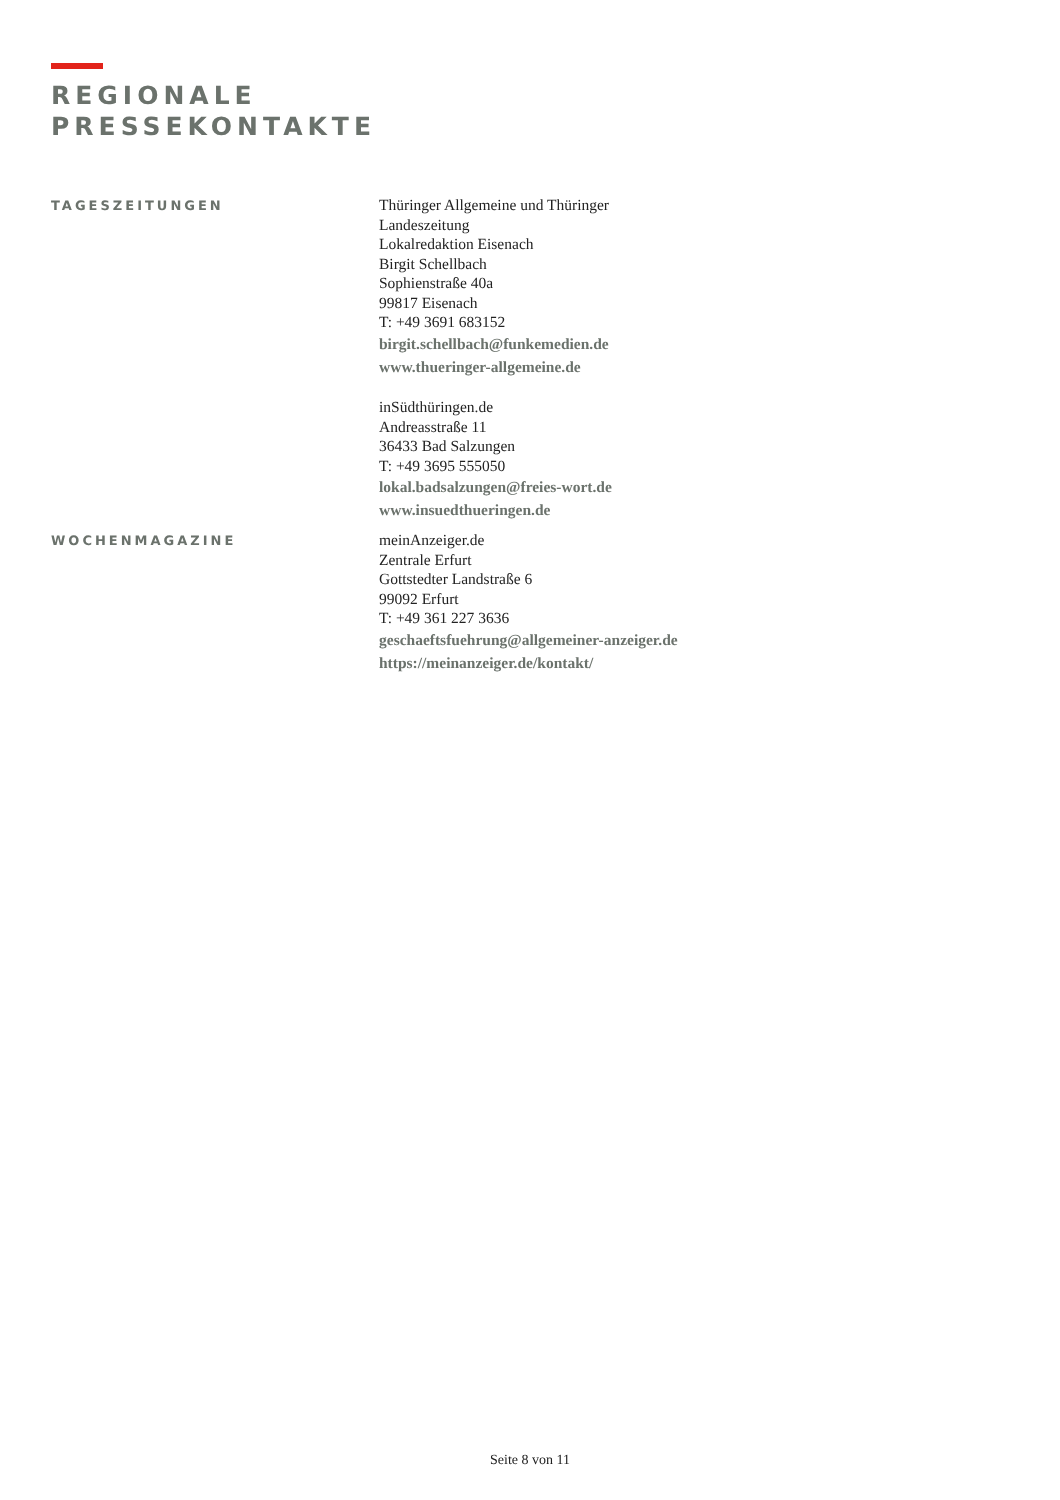REGIONALE
PRESSEKONTAKTE
TAGESZEITUNGEN
Thüringer Allgemeine und Thüringer
Landeszeitung
Lokalredaktion Eisenach
Birgit Schellbach
Sophienstraße 40a
99817 Eisenach
T: +49 3691 683152
birgit.schellbach@funkemedien.de
www.thueringer-allgemeine.de
inSüdthüringen.de
Andreasstraße 11
36433 Bad Salzungen
T: +49 3695 555050
lokal.badsalzungen@freies-wort.de
www.insuedthueringen.de
WOCHENMAGAZINE
meinAnzeiger.de
Zentrale Erfurt
Gottstedter Landstraße 6
99092 Erfurt
T: +49 361 227 3636
geschaeftsfuehrung@allgemeiner-anzeiger.de
https://meinanzeiger.de/kontakt/
Seite 8 von 11